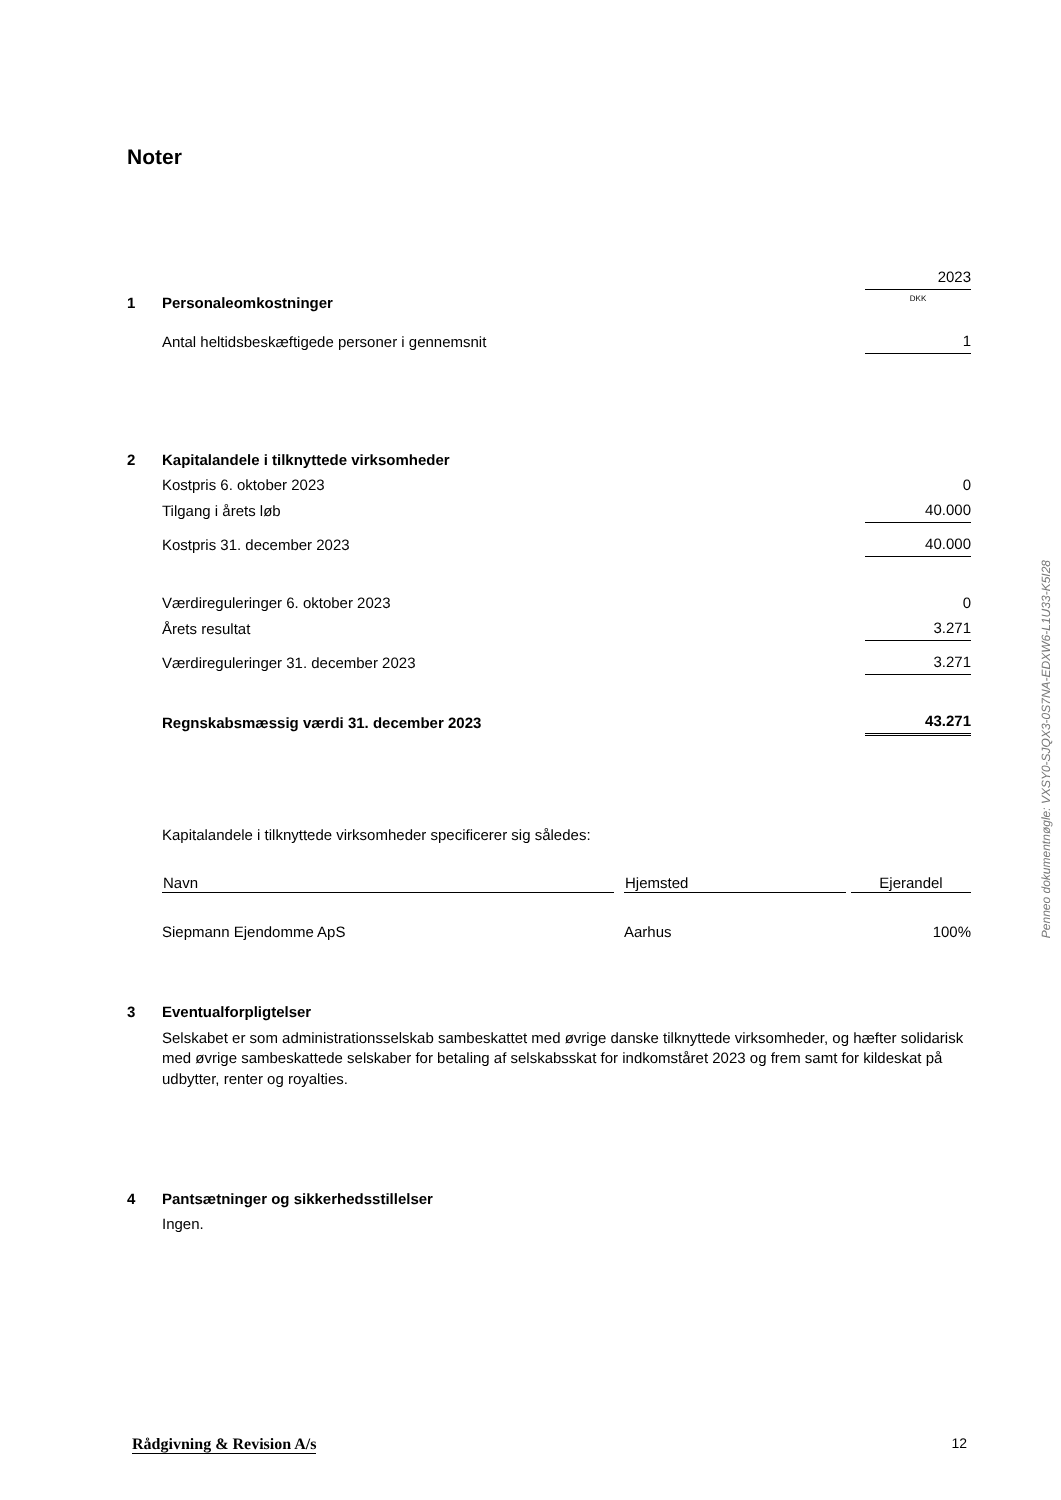Noter
| | | 2023 |
| 1 | Personaleomkostninger | DKK |
| | Antal heltidsbeskæftigede personer i gennemsnit | 1 |
| 2 | Kapitalandele i tilknyttede virksomheder | |
| | Kostpris 6. oktober 2023 | 0 |
| | Tilgang i årets løb | 40.000 |
| | Kostpris 31. december 2023 | 40.000 |
| | Værdireguleringer 6. oktober 2023 | 0 |
| | Årets resultat | 3.271 |
| | Værdireguleringer 31. december 2023 | 3.271 |
| | Regnskabsmæssig værdi 31. december 2023 | 43.271 |
Kapitalandele i tilknyttede virksomheder specificerer sig således:
| Navn | | Hjemsted | | Ejerandel |
| Siepmann Ejendomme ApS | | Aarhus | | 100% |
| 3 | Eventualforpligtelser |
| | Selskabet er som administrationsselskab sambeskattet med øvrige danske tilknyttede virksomheder, og hæfter solidarisk med øvrige sambeskattede selskaber for betaling af selskabsskat for indkomståret 2023 og frem samt for kildeskat på udbytter, renter og royalties. |
| 4 | Pantsætninger og sikkerhedsstillelser |
| | Ingen. |
Penneo dokumentnøgle: VXSY0-SJQX3-0S7NA-EDXW6-L1U33-K5I28
Rådgivning & Revision A/s 12